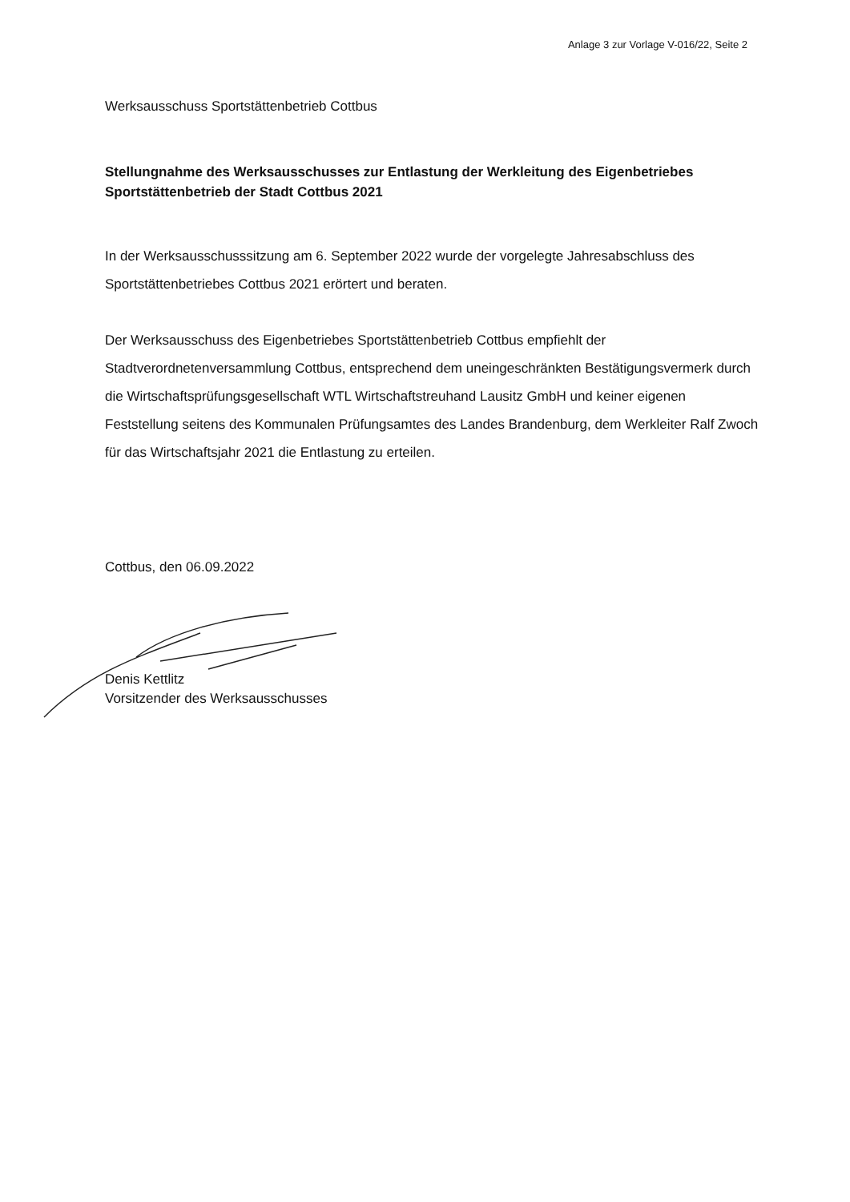Anlage 3 zur Vorlage V-016/22, Seite 2
Werksausschuss Sportstättenbetrieb Cottbus
Stellungnahme des Werksausschusses zur Entlastung der Werkleitung des Eigenbetriebes Sportstättenbetrieb der Stadt Cottbus 2021
In der Werksausschusssitzung am 6. September 2022 wurde der vorgelegte Jahresabschluss des Sportstättenbetriebes Cottbus 2021 erörtert und beraten.
Der Werksausschuss des Eigenbetriebes Sportstättenbetrieb Cottbus empfiehlt der Stadtverordnetenversammlung Cottbus, entsprechend dem uneingeschränkten Bestätigungsvermerk durch die Wirtschaftsprüfungsgesellschaft WTL Wirtschaftstreuhand Lausitz GmbH und keiner eigenen Feststellung seitens des Kommunalen Prüfungsamtes des Landes Brandenburg, dem Werkleiter Ralf Zwoch für das Wirtschaftsjahr 2021 die Entlastung zu erteilen.
Cottbus, den 06.09.2022
Denis Kettlitz
Vorsitzender des Werksausschusses